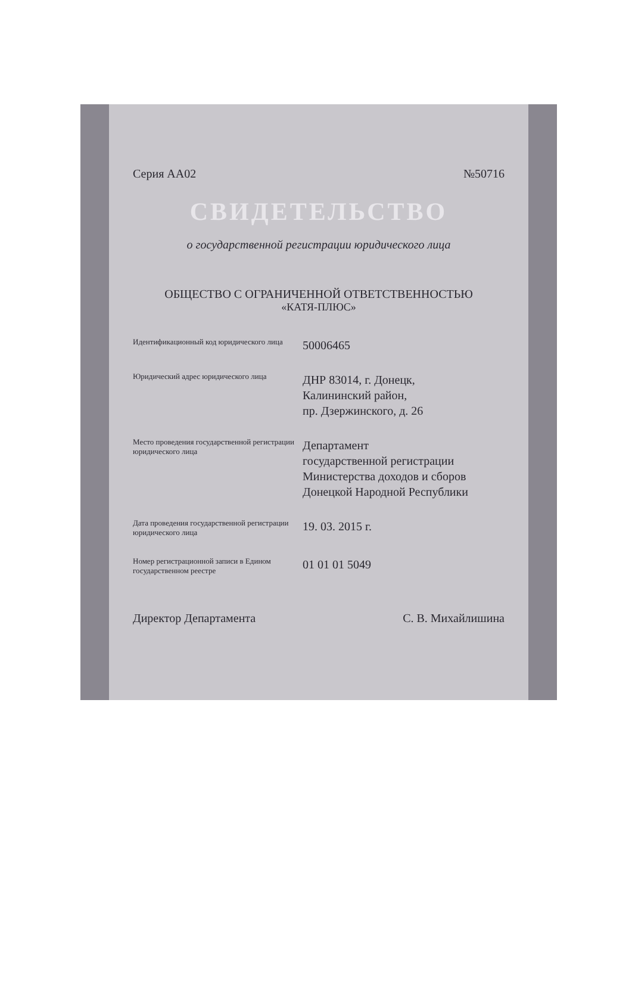Серия АА02 №50716
СВИДЕТЕЛЬСТВО
о государственной регистрации юридического лица
ОБЩЕСТВО С ОГРАНИЧЕННОЙ ОТВЕТСТВЕННОСТЬЮ
«КАТЯ-ПЛЮС»
Идентификационный код юридического лица
50006465
Юридический адрес юридического лица
ДНР 83014, г. Донецк,
Калининский район,
пр. Дзержинского, д. 26
Место проведения государственной регистрации юридического лица
Департамент
государственной регистрации
Министерства доходов и сборов
Донецкой Народной Республики
Дата проведения государственной регистрации юридического лица
19. 03. 2015 г.
Номер регистрационной записи в Едином государственном реестре
01 01 01 5049
Директор Департамента С. В. Михайлишина